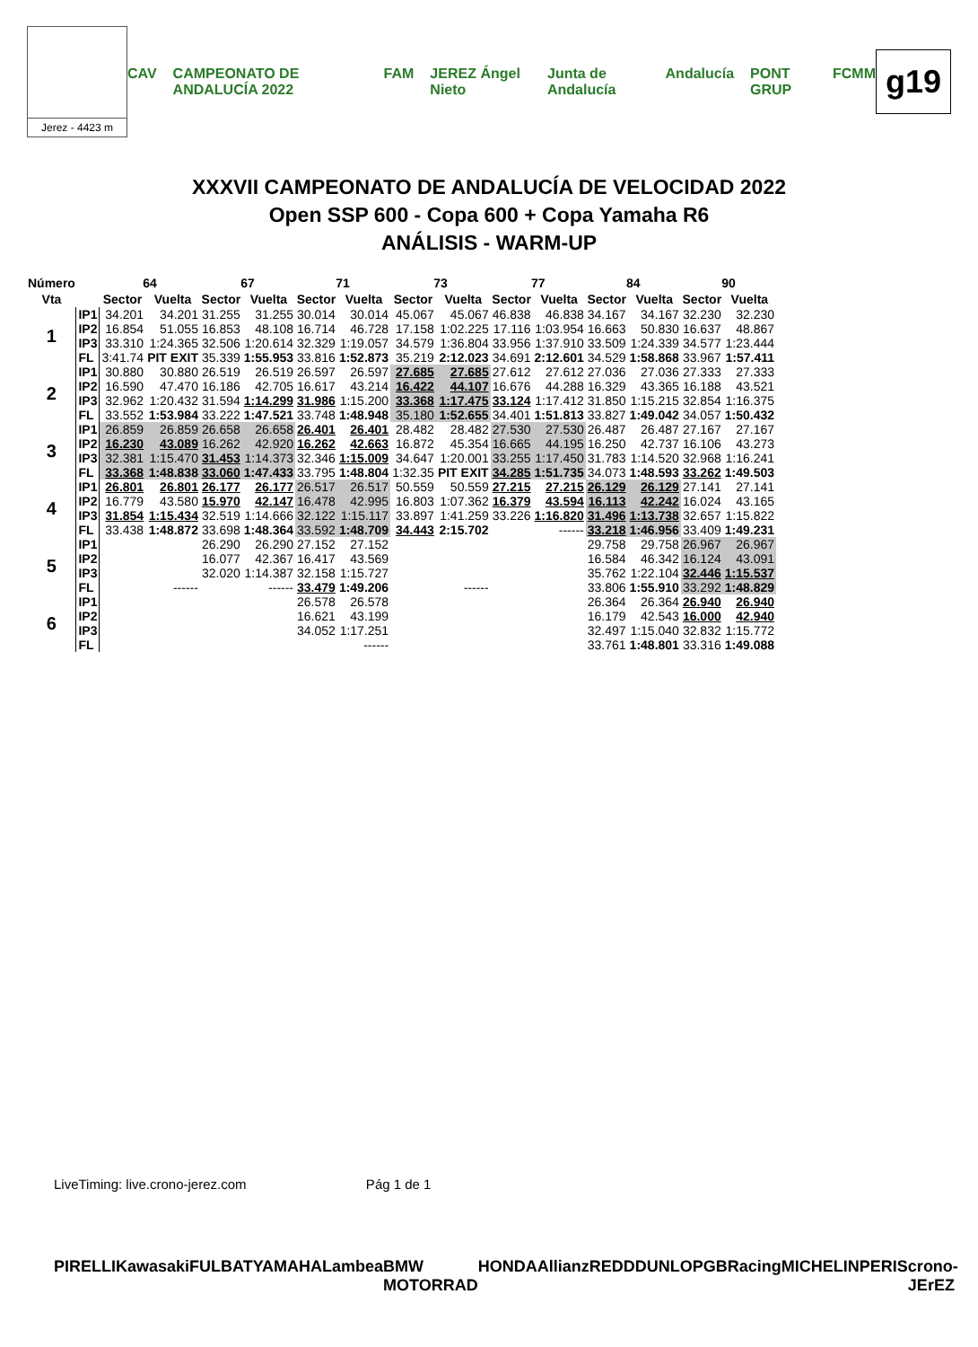Jerez - 4423 m
CAV CAMPEONATO DE ANDALUCÍA 2022 FAM JEREZ Ángel Nieto Junta de Andalucía Andalucía PONT GRUP FCMM
g19
XXXVII CAMPEONATO DE ANDALUCÍA DE VELOCIDAD 2022
Open SSP 600 - Copa 600 + Copa Yamaha R6
ANÁLISIS - WARM-UP
| Número | | 64 | | 67 | | 71 | | 73 | | 77 | | 84 | | 90 | |
| --- | --- | --- | --- | --- | --- | --- | --- | --- | --- | --- | --- | --- | --- | --- | --- |
| Vta | | Sector | Vuelta | Sector | Vuelta | Sector | Vuelta | Sector | Vuelta | Sector | Vuelta | Sector | Vuelta | Sector | Vuelta |
| 1 | IP1 | 34.201 | 34.201 | 31.255 | 31.255 | 30.014 | 30.014 | 45.067 | 45.067 | 46.838 | 46.838 | 34.167 | 34.167 | 32.230 | 32.230 |
| | IP2 | 16.854 | 51.055 | 16.853 | 48.108 | 16.714 | 46.728 | 17.158 | 1:02.225 | 17.116 | 1:03.954 | 16.663 | 50.830 | 16.637 | 48.867 |
| | IP3 | 33.310 | 1:24.365 | 32.506 | 1:20.614 | 32.329 | 1:19.057 | 34.579 | 1:36.804 | 33.956 | 1:37.910 | 33.509 | 1:24.339 | 34.577 | 1:23.444 |
| | FL | 3:41.74 | PIT EXIT | 35.339 | 1:55.953 | 33.816 | 1:52.873 | 35.219 | 2:12.023 | 34.691 | 2:12.601 | 34.529 | 1:58.868 | 33.967 | 1:57.411 |
| 2 | IP1 | 30.880 | 30.880 | 26.519 | 26.519 | 26.597 | 26.597 | 27.685 | 27.685 | 27.612 | 27.612 | 27.036 | 27.036 | 27.333 | 27.333 |
| | IP2 | 16.590 | 47.470 | 16.186 | 42.705 | 16.617 | 43.214 | 16.422 | 44.107 | 16.676 | 44.288 | 16.329 | 43.365 | 16.188 | 43.521 |
| | IP3 | 32.962 | 1:20.432 | 31.594 | 1:14.299 | 31.986 | 1:15.200 | 33.368 | 1:17.475 | 33.124 | 1:17.412 | 31.850 | 1:15.215 | 32.854 | 1:16.375 |
| | FL | 33.552 | 1:53.984 | 33.222 | 1:47.521 | 33.748 | 1:48.948 | 35.180 | 1:52.655 | 34.401 | 1:51.813 | 33.827 | 1:49.042 | 34.057 | 1:50.432 |
| 3 | IP1 | 26.859 | 26.859 | 26.658 | 26.658 | 26.401 | 26.401 | 28.482 | 28.482 | 27.530 | 27.530 | 26.487 | 26.487 | 27.167 | 27.167 |
| | IP2 | 16.230 | 43.089 | 16.262 | 42.920 | 16.262 | 42.663 | 16.872 | 45.354 | 16.665 | 44.195 | 16.250 | 42.737 | 16.106 | 43.273 |
| | IP3 | 32.381 | 1:15.470 | 31.453 | 1:14.373 | 32.346 | 1:15.009 | 34.647 | 1:20.001 | 33.255 | 1:17.450 | 31.783 | 1:14.520 | 32.968 | 1:16.241 |
| | FL | 33.368 | 1:48.838 | 33.060 | 1:47.433 | 33.795 | 1:48.804 | 1:32.35 | PIT EXIT | 34.285 | 1:51.735 | 34.073 | 1:48.593 | 33.262 | 1:49.503 |
| 4 | IP1 | 26.801 | 26.801 | 26.177 | 26.177 | 26.517 | 26.517 | 50.559 | 50.559 | 27.215 | 27.215 | 26.129 | 26.129 | 27.141 | 27.141 |
| | IP2 | 16.779 | 43.580 | 15.970 | 42.147 | 16.478 | 42.995 | 16.803 | 1:07.362 | 16.379 | 43.594 | 16.113 | 42.242 | 16.024 | 43.165 |
| | IP3 | 31.854 | 1:15.434 | 32.519 | 1:14.666 | 32.122 | 1:15.117 | 33.897 | 1:41.259 | 33.226 | 1:16.820 | 31.496 | 1:13.738 | 32.657 | 1:15.822 |
| | FL | 33.438 | 1:48.872 | 33.698 | 1:48.364 | 33.592 | 1:48.709 | 34.443 | 2:15.702 | | ------ | 33.218 | 1:46.956 | 33.409 | 1:49.231 |
| 5 | IP1 | | | 26.290 | 26.290 | 27.152 | 27.152 | | | | | 29.758 | 29.758 | 26.967 | 26.967 |
| | IP2 | | | 16.077 | 42.367 | 16.417 | 43.569 | | | | | 16.584 | 46.342 | 16.124 | 43.091 |
| | IP3 | | | 32.020 | 1:14.387 | 32.158 | 1:15.727 | | | | | 35.762 | 1:22.104 | 32.446 | 1:15.537 |
| | FL | | ------ | | ------ | 33.479 | 1:49.206 | | ------ | | | 33.806 | 1:55.910 | 33.292 | 1:48.829 |
| 6 | IP1 | | | | | 26.578 | 26.578 | | | | | 26.364 | 26.364 | 26.940 | 26.940 |
| | IP2 | | | | | 16.621 | 43.199 | | | | | 16.179 | 42.543 | 16.000 | 42.940 |
| | IP3 | | | | | 34.052 | 1:17.251 | | | | | 32.497 | 1:15.040 | 32.832 | 1:15.772 |
| | FL | | | | | | ------ | | | | | 33.761 | 1:48.801 | 33.316 | 1:49.088 |
LiveTiming: live.crono-jerez.com Pág 1 de 1
PIRELLI Kawasaki FULBAT YAMAHA Lambea BMW MOTORRAD HONDA Allianz REDD DUNLOP GBRacing MICHELIN PERIS crono-JErEZ